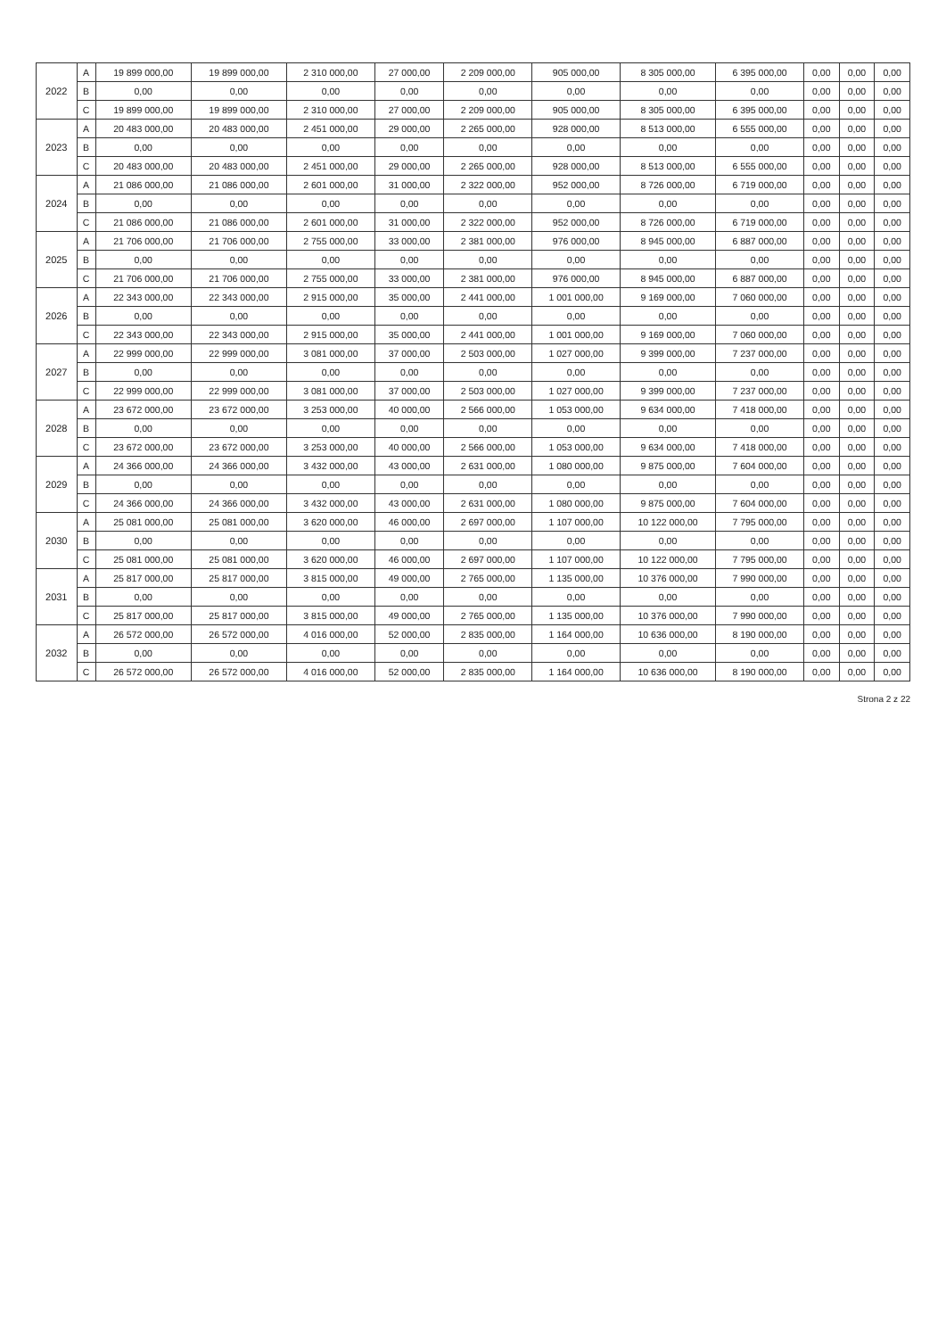| 2022 | A | 19 899 000,00 | 19 899 000,00 | 2 310 000,00 | 27 000,00 | 2 209 000,00 | 905 000,00 | 8 305 000,00 | 6 395 000,00 | 0,00 | 0,00 | 0,00 |
| | B | 0,00 | 0,00 | 0,00 | 0,00 | 0,00 | 0,00 | 0,00 | 0,00 | 0,00 | 0,00 | 0,00 |
| | C | 19 899 000,00 | 19 899 000,00 | 2 310 000,00 | 27 000,00 | 2 209 000,00 | 905 000,00 | 8 305 000,00 | 6 395 000,00 | 0,00 | 0,00 | 0,00 |
| 2023 | A | 20 483 000,00 | 20 483 000,00 | 2 451 000,00 | 29 000,00 | 2 265 000,00 | 928 000,00 | 8 513 000,00 | 6 555 000,00 | 0,00 | 0,00 | 0,00 |
| | B | 0,00 | 0,00 | 0,00 | 0,00 | 0,00 | 0,00 | 0,00 | 0,00 | 0,00 | 0,00 | 0,00 |
| | C | 20 483 000,00 | 20 483 000,00 | 2 451 000,00 | 29 000,00 | 2 265 000,00 | 928 000,00 | 8 513 000,00 | 6 555 000,00 | 0,00 | 0,00 | 0,00 |
| 2024 | A | 21 086 000,00 | 21 086 000,00 | 2 601 000,00 | 31 000,00 | 2 322 000,00 | 952 000,00 | 8 726 000,00 | 6 719 000,00 | 0,00 | 0,00 | 0,00 |
| | B | 0,00 | 0,00 | 0,00 | 0,00 | 0,00 | 0,00 | 0,00 | 0,00 | 0,00 | 0,00 | 0,00 |
| | C | 21 086 000,00 | 21 086 000,00 | 2 601 000,00 | 31 000,00 | 2 322 000,00 | 952 000,00 | 8 726 000,00 | 6 719 000,00 | 0,00 | 0,00 | 0,00 |
| 2025 | A | 21 706 000,00 | 21 706 000,00 | 2 755 000,00 | 33 000,00 | 2 381 000,00 | 976 000,00 | 8 945 000,00 | 6 887 000,00 | 0,00 | 0,00 | 0,00 |
| | B | 0,00 | 0,00 | 0,00 | 0,00 | 0,00 | 0,00 | 0,00 | 0,00 | 0,00 | 0,00 | 0,00 |
| | C | 21 706 000,00 | 21 706 000,00 | 2 755 000,00 | 33 000,00 | 2 381 000,00 | 976 000,00 | 8 945 000,00 | 6 887 000,00 | 0,00 | 0,00 | 0,00 |
| 2026 | A | 22 343 000,00 | 22 343 000,00 | 2 915 000,00 | 35 000,00 | 2 441 000,00 | 1 001 000,00 | 9 169 000,00 | 7 060 000,00 | 0,00 | 0,00 | 0,00 |
| | B | 0,00 | 0,00 | 0,00 | 0,00 | 0,00 | 0,00 | 0,00 | 0,00 | 0,00 | 0,00 | 0,00 |
| | C | 22 343 000,00 | 22 343 000,00 | 2 915 000,00 | 35 000,00 | 2 441 000,00 | 1 001 000,00 | 9 169 000,00 | 7 060 000,00 | 0,00 | 0,00 | 0,00 |
| 2027 | A | 22 999 000,00 | 22 999 000,00 | 3 081 000,00 | 37 000,00 | 2 503 000,00 | 1 027 000,00 | 9 399 000,00 | 7 237 000,00 | 0,00 | 0,00 | 0,00 |
| | B | 0,00 | 0,00 | 0,00 | 0,00 | 0,00 | 0,00 | 0,00 | 0,00 | 0,00 | 0,00 | 0,00 |
| | C | 22 999 000,00 | 22 999 000,00 | 3 081 000,00 | 37 000,00 | 2 503 000,00 | 1 027 000,00 | 9 399 000,00 | 7 237 000,00 | 0,00 | 0,00 | 0,00 |
| 2028 | A | 23 672 000,00 | 23 672 000,00 | 3 253 000,00 | 40 000,00 | 2 566 000,00 | 1 053 000,00 | 9 634 000,00 | 7 418 000,00 | 0,00 | 0,00 | 0,00 |
| | B | 0,00 | 0,00 | 0,00 | 0,00 | 0,00 | 0,00 | 0,00 | 0,00 | 0,00 | 0,00 | 0,00 |
| | C | 23 672 000,00 | 23 672 000,00 | 3 253 000,00 | 40 000,00 | 2 566 000,00 | 1 053 000,00 | 9 634 000,00 | 7 418 000,00 | 0,00 | 0,00 | 0,00 |
| 2029 | A | 24 366 000,00 | 24 366 000,00 | 3 432 000,00 | 43 000,00 | 2 631 000,00 | 1 080 000,00 | 9 875 000,00 | 7 604 000,00 | 0,00 | 0,00 | 0,00 |
| | B | 0,00 | 0,00 | 0,00 | 0,00 | 0,00 | 0,00 | 0,00 | 0,00 | 0,00 | 0,00 | 0,00 |
| | C | 24 366 000,00 | 24 366 000,00 | 3 432 000,00 | 43 000,00 | 2 631 000,00 | 1 080 000,00 | 9 875 000,00 | 7 604 000,00 | 0,00 | 0,00 | 0,00 |
| 2030 | A | 25 081 000,00 | 25 081 000,00 | 3 620 000,00 | 46 000,00 | 2 697 000,00 | 1 107 000,00 | 10 122 000,00 | 7 795 000,00 | 0,00 | 0,00 | 0,00 |
| | B | 0,00 | 0,00 | 0,00 | 0,00 | 0,00 | 0,00 | 0,00 | 0,00 | 0,00 | 0,00 | 0,00 |
| | C | 25 081 000,00 | 25 081 000,00 | 3 620 000,00 | 46 000,00 | 2 697 000,00 | 1 107 000,00 | 10 122 000,00 | 7 795 000,00 | 0,00 | 0,00 | 0,00 |
| 2031 | A | 25 817 000,00 | 25 817 000,00 | 3 815 000,00 | 49 000,00 | 2 765 000,00 | 1 135 000,00 | 10 376 000,00 | 7 990 000,00 | 0,00 | 0,00 | 0,00 |
| | B | 0,00 | 0,00 | 0,00 | 0,00 | 0,00 | 0,00 | 0,00 | 0,00 | 0,00 | 0,00 | 0,00 |
| | C | 25 817 000,00 | 25 817 000,00 | 3 815 000,00 | 49 000,00 | 2 765 000,00 | 1 135 000,00 | 10 376 000,00 | 7 990 000,00 | 0,00 | 0,00 | 0,00 |
| 2032 | A | 26 572 000,00 | 26 572 000,00 | 4 016 000,00 | 52 000,00 | 2 835 000,00 | 1 164 000,00 | 10 636 000,00 | 8 190 000,00 | 0,00 | 0,00 | 0,00 |
| | B | 0,00 | 0,00 | 0,00 | 0,00 | 0,00 | 0,00 | 0,00 | 0,00 | 0,00 | 0,00 | 0,00 |
| | C | 26 572 000,00 | 26 572 000,00 | 4 016 000,00 | 52 000,00 | 2 835 000,00 | 1 164 000,00 | 10 636 000,00 | 8 190 000,00 | 0,00 | 0,00 | 0,00 |
Strona 2 z 22